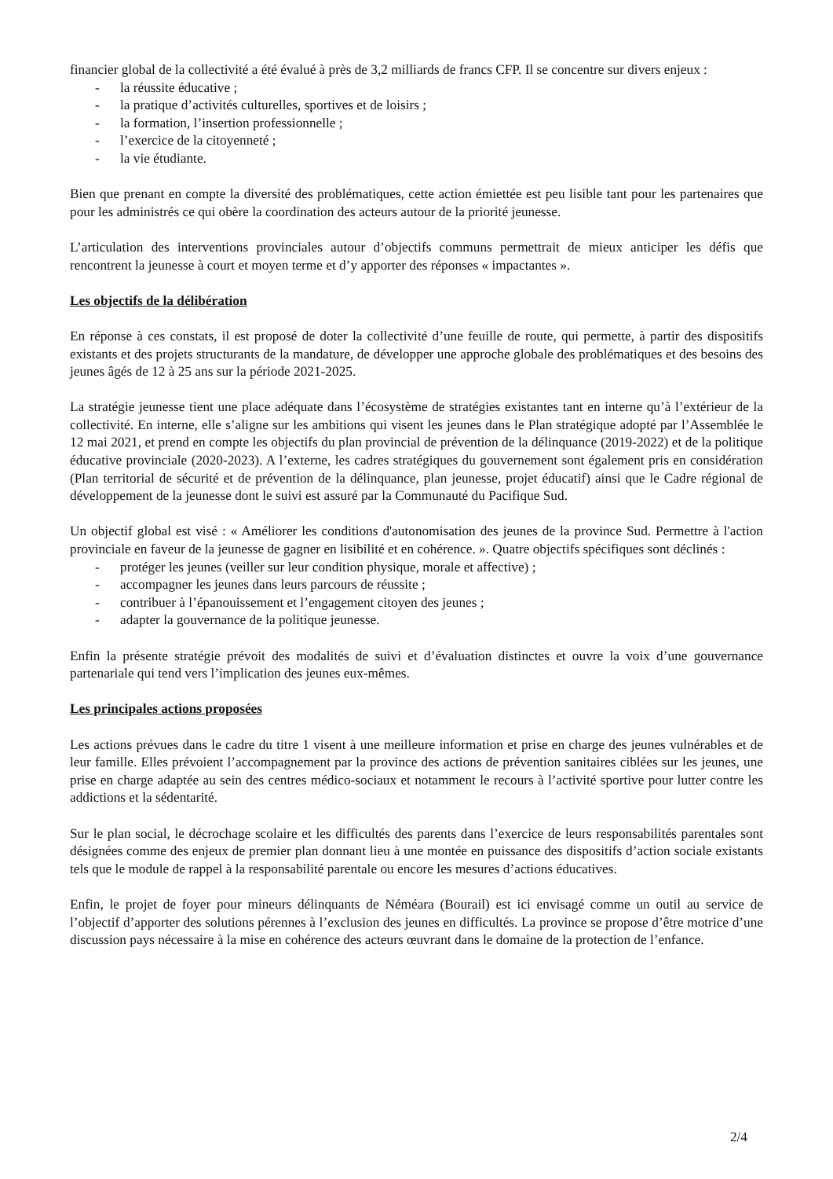financier global de la collectivité a été évalué à près de 3,2 milliards de francs CFP. Il se concentre sur divers enjeux :
- la réussite éducative ;
- la pratique d’activités culturelles, sportives et de loisirs ;
- la formation, l’insertion professionnelle ;
- l’exercice de la citoyenneté ;
- la vie étudiante.
Bien que prenant en compte la diversité des problématiques, cette action émiettée est peu lisible tant pour les partenaires que pour les administrés ce qui obère la coordination des acteurs autour de la priorité jeunesse.
L’articulation des interventions provinciales autour d’objectifs communs permettrait de mieux anticiper les défis que rencontrent la jeunesse à court et moyen terme et d’y apporter des réponses « impactantes ».
Les objectifs de la délibération
En réponse à ces constats, il est proposé de doter la collectivité d’une feuille de route, qui permette, à partir des dispositifs existants et des projets structurants de la mandature, de développer une approche globale des problématiques et des besoins des jeunes âgés de 12 à 25 ans sur la période 2021-2025.
La stratégie jeunesse tient une place adéquate dans l’écosystème de stratégies existantes tant en interne qu’à l’extérieur de la collectivité. En interne, elle s’aligne sur les ambitions qui visent les jeunes dans le Plan stratégique adopté par l’Assemblée le 12 mai 2021, et prend en compte les objectifs du plan provincial de prévention de la délinquance (2019-2022) et de la politique éducative provinciale (2020-2023). A l’externe, les cadres stratégiques du gouvernement sont également pris en considération (Plan territorial de sécurité et de prévention de la délinquance, plan jeunesse, projet éducatif) ainsi que le Cadre régional de développement de la jeunesse dont le suivi est assuré par la Communauté du Pacifique Sud.
Un objectif global est visé : « Améliorer les conditions d'autonomisation des jeunes de la province Sud. Permettre à l'action provinciale en faveur de la jeunesse de gagner en lisibilité et en cohérence. ». Quatre objectifs spécifiques sont déclinés :
- protéger les jeunes (veiller sur leur condition physique, morale et affective) ;
- accompagner les jeunes dans leurs parcours de réussite ;
- contribuer à l’épanouissement et l’engagement citoyen des jeunes ;
- adapter la gouvernance de la politique jeunesse.
Enfin la présente stratégie prévoit des modalités de suivi et d’évaluation distinctes et ouvre la voix d’une gouvernance partenariale qui tend vers l’implication des jeunes eux-mêmes.
Les principales actions proposées
Les actions prévues dans le cadre du titre 1 visent à une meilleure information et prise en charge des jeunes vulnérables et de leur famille. Elles prévoient l’accompagnement par la province des actions de prévention sanitaires ciblées sur les jeunes, une prise en charge adaptée au sein des centres médico-sociaux et notamment le recours à l’activité sportive pour lutter contre les addictions et la sédentarité.
Sur le plan social, le décrochage scolaire et les difficultés des parents dans l’exercice de leurs responsabilités parentales sont désignées comme des enjeux de premier plan donnant lieu à une montée en puissance des dispositifs d’action sociale existants tels que le module de rappel à la responsabilité parentale ou encore les mesures d’actions éducatives.
Enfin, le projet de foyer pour mineurs délinquants de Néméara (Bourail) est ici envisagé comme un outil au service de l’objectif d’apporter des solutions pérennes à l’exclusion des jeunes en difficultés. La province se propose d’être motrice d’une discussion pays nécessaire à la mise en cohérence des acteurs œuvrant dans le domaine de la protection de l’enfance.
2/4